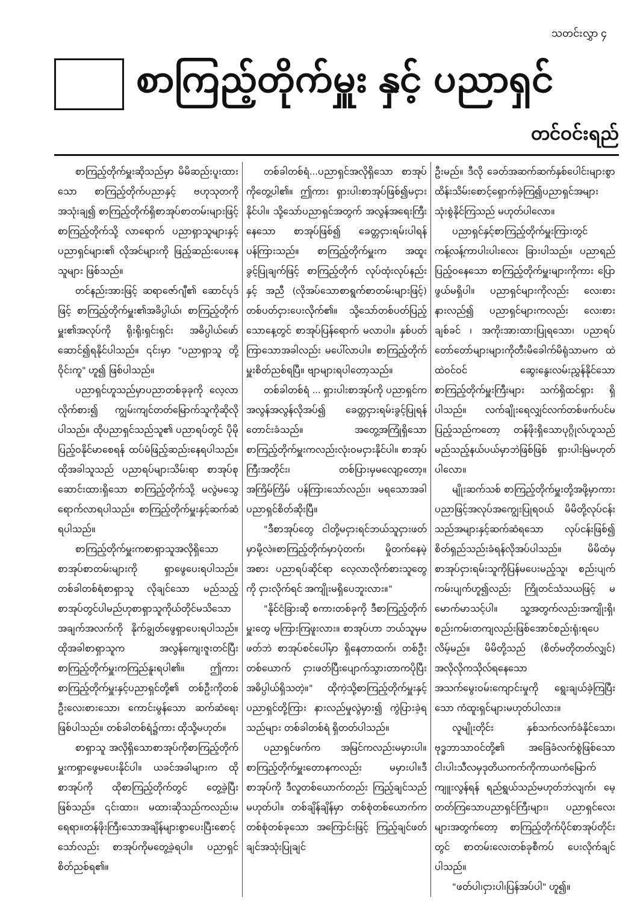သတင်းလွှာ ၄
စာကြည့်တိုက်မှူး နှင့် ပညာရှင်
တင်ဝင်းရည်
စာကြည့်တိုက်မှူးဆိုသည်မှာ မိမိဆည်းပူးထားသော စာကြည့်တိုက်ပညာနှင့် ဗဟုသုတကို အသုံးချ၍ စာကြည့်တိုက်ရှိစာအုပ်စာတမ်းများဖြင့် စာကြည့်တိုက်သို့ လာရောက် ပညာရှာသူများနှင့် ပညာရှင်များ၏ လိုအင်များကို ဖြည့်ဆည်းပေးနေသူများ ဖြစ်သည်။
တင်နည်းအားဖြင့် ဆရာဇော်ဂျီ၏ ဆောင်ပုဒ်ဖြင့် စာကြည့်တိုက်မှူး၏အခိပ္ပါယ်၊ စာကြည့်တိုက်မှူး၏အလုပ်ကို ရိုးရိုးရှင်းရှင်း အဓိပ္ပါယ်ဖော်ဆောင်၍ရနိုင်ပါသည်။ ၎င်းမှာ "ပညာရှာသူ တို့ဝိုင်းကူ" ဟူ၍ ဖြစ်ပါသည်။
ပညာရှင်ဟူသည်မှာပညာတစ်ခုခုကို လေ့လာလိုက်စား၍ ကျွမ်းကျင်တတ်မြောက်သူကိုဆိုလိုပါသည်။ ထိုပညာရှင်သည်သူ၏ ပညာရပ်တွင် ပိုမိုပြည့်ဝနိုင်မာစေရန် ထပ်မံဖြည့်ဆည်းနေရပါသည်။ ထိုအခါသူသည် ပညာရပ်များသိမ်းရာ စာအုပ်စုဆောင်းထားရှိသော စာကြည့်တိုက်သို့ မလွဲမသွေရောက်လာရပါသည်။ စာကြည့်တိုက်မှူးနှင့်ဆက်ဆံရပါသည်။
စာကြည့်တိုက်မှူးကစာရှာသူအလိုရှိသော စာအုပ်စာတမ်းများကို ရှာဖွေပေးရပါသည်။ တစ်ခါတစ်ရံစာရှာသူ လိုချင်သော မည်သည့်စာအုပ်တွင်ပါမည်ဟုစာရှာသူကိုယ်တိုင်မသိသော အချက်အလက်ကို နိုက်ချွတ်ဖွေရှာပေးရပါသည်။ထိုအခါစာရှာသူက အလွန်ကျေးဇူးတင်ပြီး စာကြည့်တိုက်မှူးကကြည်နူးရပါ၏။ ဤကားစာကြည့်တိုက်မှူးနှင့်ပညာရှင်တို့၏ တစ်ဦးကိုတစ်ဦးလေးစားသော၊ ကောင်းမွန်သော ဆက်ဆံရေး ဖြစ်ပါသည်။ တစ်ခါတစ်ရံ၌ကား ထိုသို့မဟုတ်။
စာရှာသူ အလိုရှိသောစာအုပ်ကိုစာကြည့်တိုက်မှူးကရှာဖွေမပေးနိုင်ပါ။ ယခင်အခါများက ထိုစာအုပ်ကို ထိုစာကြည့်တိုက်တွင် တွေ့ခဲ့ပြီးဖြစ်သည်။ ၎င်းထား၊ မထားဆိုသည်ကလည်းမရေရာ။တန်ဖိုးကြီးသောအချိန်များစွာပေးပြီးစောင့်သော်လည်း စာအုပ်ကိုမတွေ့ခဲ့ရပါ။ ပညာရှင်စိတ်ညစ်ရ၏။
တစ်ခါတစ်ရံ...ပညာရှင်အလိုရှိသော စာအုပ်ကိုတွေ့ပါ၏။ ဤကား ရှားပါးစာအုပ်ဖြစ်၍မငှားနိုင်ပါ။ သို့သော်ပညာရှင်အတွက် အလွန်အရေးကြီးနေသော စာအုပ်ဖြစ်၍ ခေတ္တငှားရမ်းပါရန် ပန်ကြားသည်။ စာကြည့်တိုက်မှူးက အထူးခွင့်ပြုချက်ဖြင့် စာကြည့်တိုက် လုပ်ထုံးလုပ်နည်းနှင့် အညီ (လိုအပ်သောစာရွက်စာတမ်းများဖြင့်) တစ်ပတ်ငှားပေးလိုက်၏။ သို့သော်တစ်ပတ်ပြည့်သောနေ့တွင် စာအုပ်ပြန်ရောက် မလာပါ။ နှစ်ပတ်ကြာသောအခါလည်း မပေါ်လာပါ။ စာကြည့်တိုက်မှူးစိတ်ညစ်ရပြီ။ ဗျာများရပါတော့သည်။
တစ်ခါတစ်ရံ ... ရှားပါးစာအုပ်ကို ပညာရှင်က အလွန်အလွန်လိုအပ်၍ ခေတ္တငှားရမ်းခွင့်ပြုရန် တောင်းခံသည်။ အတွေ့အကြုံရှိသောစာကြည့်တိုက်မှူးကလည်းလုံးဝမငှားနိုင်ပါ။ စာအုပ်ကြီးအတိုင်း၊ တစ်ပြားမှမလျော့တော့။ အကြိမ်ကြိမ် ပန်ကြားသော်လည်း၊ မရသောအခါပညာရှင်စိတ်ဆိုးပြီ။
"ဒီစာအုပ်တွေ ငါတို့မငှားရင်ဘယ်သူငှားဖတ်မှာမို့လဲ။စာကြည့်တိုက်မှာပုံတက်၊ မှိုတက်နေမဲ့အစား ပညာရပ်ဆိုင်ရာ လေ့လာလိုက်စားသူတွေကို ငှားလိုက်ရင် အကျိုးမရှိပေဘူးလား။"
"နိုင်ငံခြားဆို စကားတစ်ခုကို ဒီစာကြည့်တိုက်မှူးတွေ မကြားကြဖူးလား။ စာအုပ်ဟာ ဘယ်သူမှမဖတ်ဘဲ စာအုပ်စင်ပေါ်မှာ ရှိနေတာထက်၊ တစ်ဦးတစ်ယောက် ငှားဖတ်ပြီးပျောက်သွားတာကပိုပြီးအဓိပ္ပါယ်ရှိသတဲ့။" ထိုကဲ့သို့စာကြည့်တိုက်မှူးနှင့်ပညာရှင်တို့ကြား နားလည်မှုလွဲမှား၍ ကွဲပြားခဲ့ရသည်များ တစ်ခါတစ်ရံ ရှိတတ်ပါသည်။
ပညာရှင်ဖက်က အမြင်ကလည်းမမှားပါ။ စာကြည့်တိုက်မှူးတောနကလည်း မမှားပါ။ဒီစာအုပ်ကို ဒီလူတစ်ယောက်တည်း ကြည့်ချင်သည် မဟုတ်ပါ။ တစ်ချိန်ချိန်မှာ တစ်စုံတစ်ယောက်က တစ်စုံတစ်ခုသော အကြောင်းဖြင့် ကြည့်ချင်ဖတ်ချင်အသုံးပြုချင်
ဦးမည်။ ဒီလို ခေတ်အဆက်ဆက်နှစ်ပေါင်းများစွာ ထိန်းသိမ်းစောင့်ရှောက်ခဲ့ကြ၍ပညာရှင်အများသုံးစွဲနိုင်ကြသည် မဟုတ်ပါလော။
ပညာရှင်နှင့်စာကြည့်တိုက်မှူးကြားတွင် ကန့်လန့်ကာပါးပါးလေး ခြားပါသည်။ ပညာရည်ပြည့်ဝနေသော စာကြည့်တိုက်မှူးများကိုကား ပြောဖွယ်မရှိပါ။ ပညာရှင်များကိုလည်း လေးစားနားလည်၍ ပညာရှင်များကလည်း လေးစားချစ်ခင် ၊ အကိုးအားထားပြုရသော၊ ပညာရပ်တော်တော်များများကိုတီးမိခေါက်မိရုံသာမက ထဲထဲဝင်ဝင် ဆွေးနွေးလမ်းညွှန်နိုင်သော စာကြည့်တိုက်မှူးကြီးများ သက်ရှိထင်ရှား ရှိပါသည်။ လက်ချိုးရေလျှင်လက်တစ်ဖက်ပင်မပြည့်သည်ကတော့ တန်ဖိုးရှိသောပုဂ္ဂိုလ်ဟူသည် မည်သည့်နယ်ပယ်မှာဘဲဖြစ်ဖြစ် ရှားပါးမြဲမဟုတ်ပါလော။
မျိုးဆက်သစ် စာကြည့်တိုက်မှူးတို့အဖို့မှာကား ပညာဖြင့်အလုပ်အကျွေးပြုရဝယ် မိမိတို့လုပ်ငန်းသည်အများနှင့်ဆက်ဆံရသော လုပ်ငန်းဖြစ်၍ စိတ်ရှည်သည်းခံရန်လိုအပ်ပါသည်။ မိမိထံမှစာအုပ်ငှားရမ်းသူကိုပြန်မပေးမည့်သူ၊ စည်းပျက်ကမ်းပျက်ဟူ၍လည်း ကြိုတင်သံသယဖြင့် မမောက်မာသင့်ပါ။ သူ့အတွက်လည်းအကျိုးရှိ၊ စည်းကမ်းတကျလည်းဖြစ်အောင်စည်းရုံးရပေလိမ့်မည်။ မိမိတို့သည် (စိတ်မတိုတတ်လျှင်) အလိုလိုကသိုလ်ရနေသော အသက်မွေးဝမ်းကျောင်းမှုကို ရွေးချယ်ခဲ့ကြပြီးသော ကံထူးရှင်များမဟုတ်ပါလား။
လူမျိုးတိုင်း နှစ်သက်လက်ခံနိုင်သော၊ ဗုဒ္ဓဘာသာဝင်တို့၏ အခြေခံလက်စွဲဖြစ်သောငါးပါးသီလမှဒုတိယကက်ကိုကာယကံမြောက်ကျူးလွန်ရန် ရည်ရွယ်သည်မဟုတ်ဘဲလျက်၊ မေ့တတ်ကြသောပညာရှင်ကြီးများ၊ ပညာရှင်လေးများအတွက်တော့ စာကြည့်တိုက်ပိုင်စာအုပ်တိုင်းတွင် စာတမ်းလေးတစ်ခုစီကပ် ပေးလိုက်ချင်ပါသည်။
"ဖတ်ပါ၊ငှားပါ၊ပြန်အပ်ပါ" ဟူ၍။